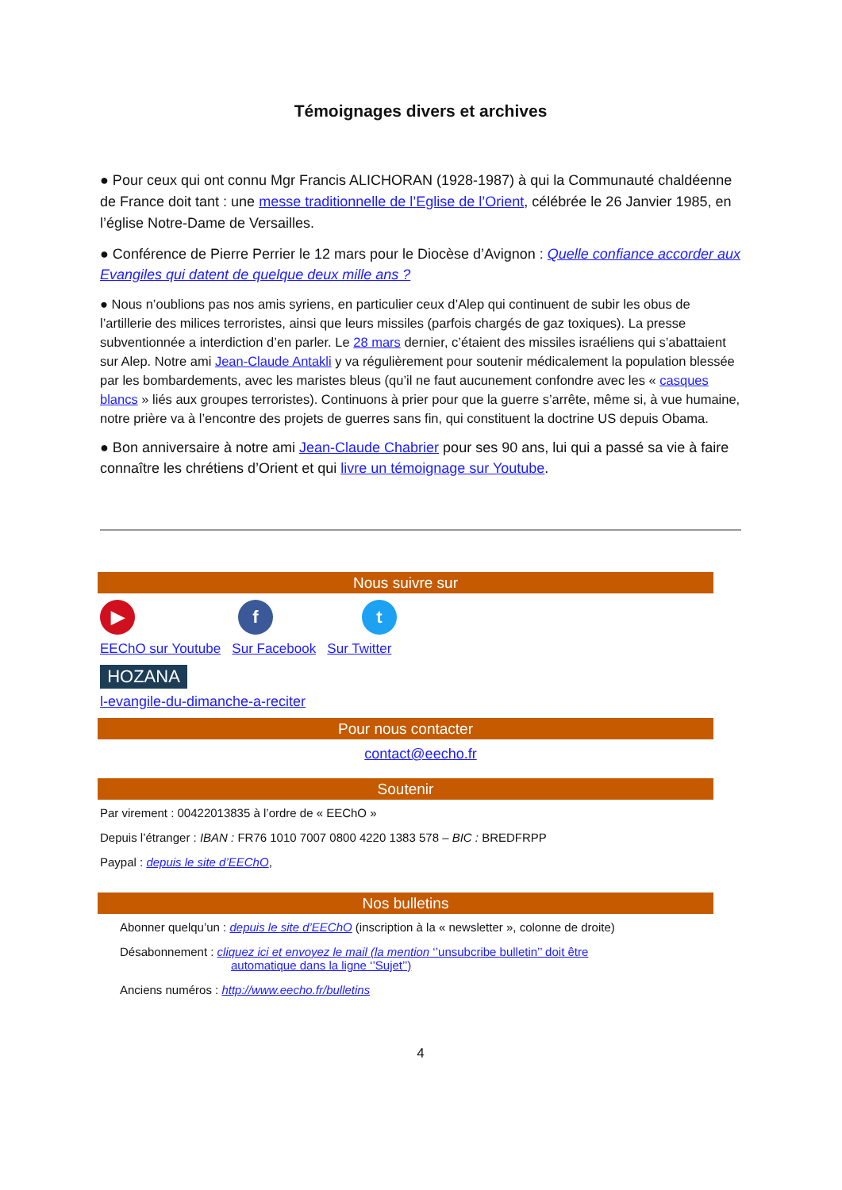Témoignages divers et archives
● Pour ceux qui ont connu Mgr Francis ALICHORAN (1928-1987) à qui la Communauté chaldéenne de France doit tant : une messe traditionnelle de l’Eglise de l’Orient, célébrée le 26 Janvier 1985, en l’église Notre-Dame de Versailles.
● Conférence de Pierre Perrier le 12 mars pour le Diocèse d’Avignon : Quelle confiance accorder aux Evangiles qui datent de quelque deux mille ans ?
● Nous n’oublions pas nos amis syriens, en particulier ceux d’Alep qui continuent de subir les obus de l’artillerie des milices terroristes, ainsi que leurs missiles (parfois chargés de gaz toxiques). La presse subventionnée a interdiction d’en parler. Le 28 mars dernier, c’étaient des missiles israéliens qui s’abattaient sur Alep. Notre ami Jean-Claude Antakli y va régulièrement pour soutenir médicalement la population blessée par les bombardements, avec les maristes bleus (qu’il ne faut aucunement confondre avec les « casques blancs » liés aux groupes terroristes). Continuons à prier pour que la guerre s’arrête, même si, à vue humaine, notre prière va à l’encontre des projets de guerres sans fin, qui constituent la doctrine US depuis Obama.
● Bon anniversaire à notre ami Jean-Claude Chabrier pour ses 90 ans, lui qui a passé sa vie à faire connaître les chrétiens d’Orient et qui livre un témoignage sur Youtube.
Nous suivre sur
▶ f t
EEChO sur Youtube Sur Facebook Sur Twitter
HOZANA
l-evangile-du-dimanche-a-reciter
Pour nous contacter
contact@eecho.fr
Soutenir
Par virement : 00422013835 à l’ordre de « EEChO »
Depuis l’étranger : IBAN : FR76 1010 7007 0800 4220 1383 578 – BIC : BREDFRPP
Paypal : depuis le site d’EEChO,
Nos bulletins
Abonner quelqu’un : depuis le site d’EEChO (inscription à la « newsletter », colonne de droite)
Désabonnement : cliquez ici et envoyez le mail (la mention ‘’unsubcribe bulletin’’ doit être
automatique dans la ligne ‘’Sujet’’)
Anciens numéros : http://www.eecho.fr/bulletins
4